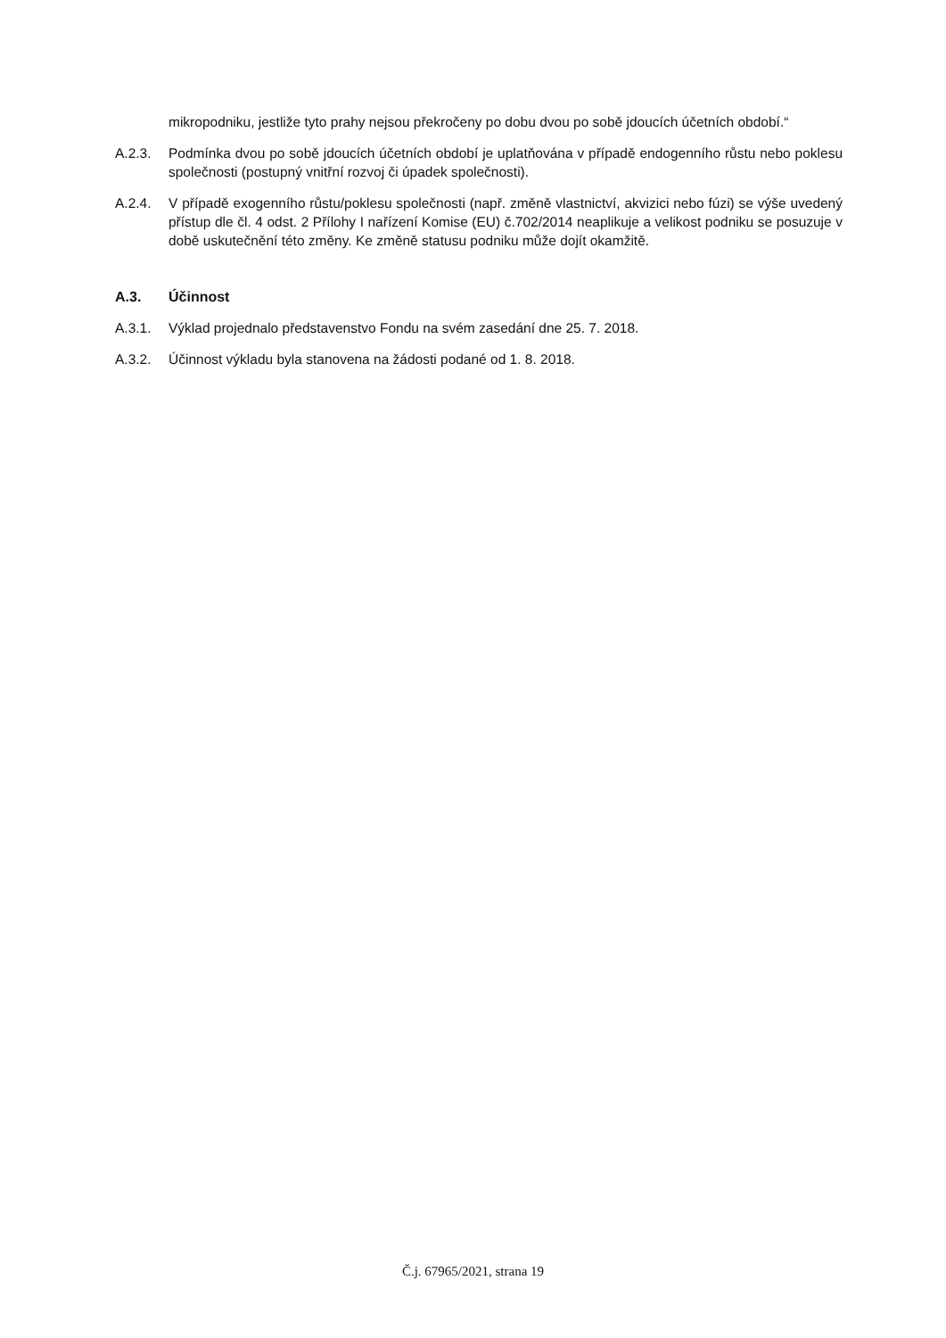mikropodniku, jestliže tyto prahy nejsou překročeny po dobu dvou po sobě jdoucích účetních období.“
A.2.3. Podmínka dvou po sobě jdoucích účetních období je uplatňována v případě endogenního růstu nebo poklesu společnosti (postupný vnitřní rozvoj či úpadek společnosti).
A.2.4. V případě exogenního růstu/poklesu společnosti (např. změně vlastnictví, akvizici nebo fúzi) se výše uvedený přístup dle čl. 4 odst. 2 Přílohy I nařízení Komise (EU) č.702/2014 neaplikuje a velikost podniku se posuzuje v době uskutečnění této změny. Ke změně statusu podniku může dojít okamžitě.
A.3. Účinnost
A.3.1. Výklad projednalo představenstvo Fondu na svém zasedání dne 25. 7. 2018.
A.3.2. Účinnost výkladu byla stanovena na žádosti podané od 1. 8. 2018.
Č.j. 67965/2021, strana 19